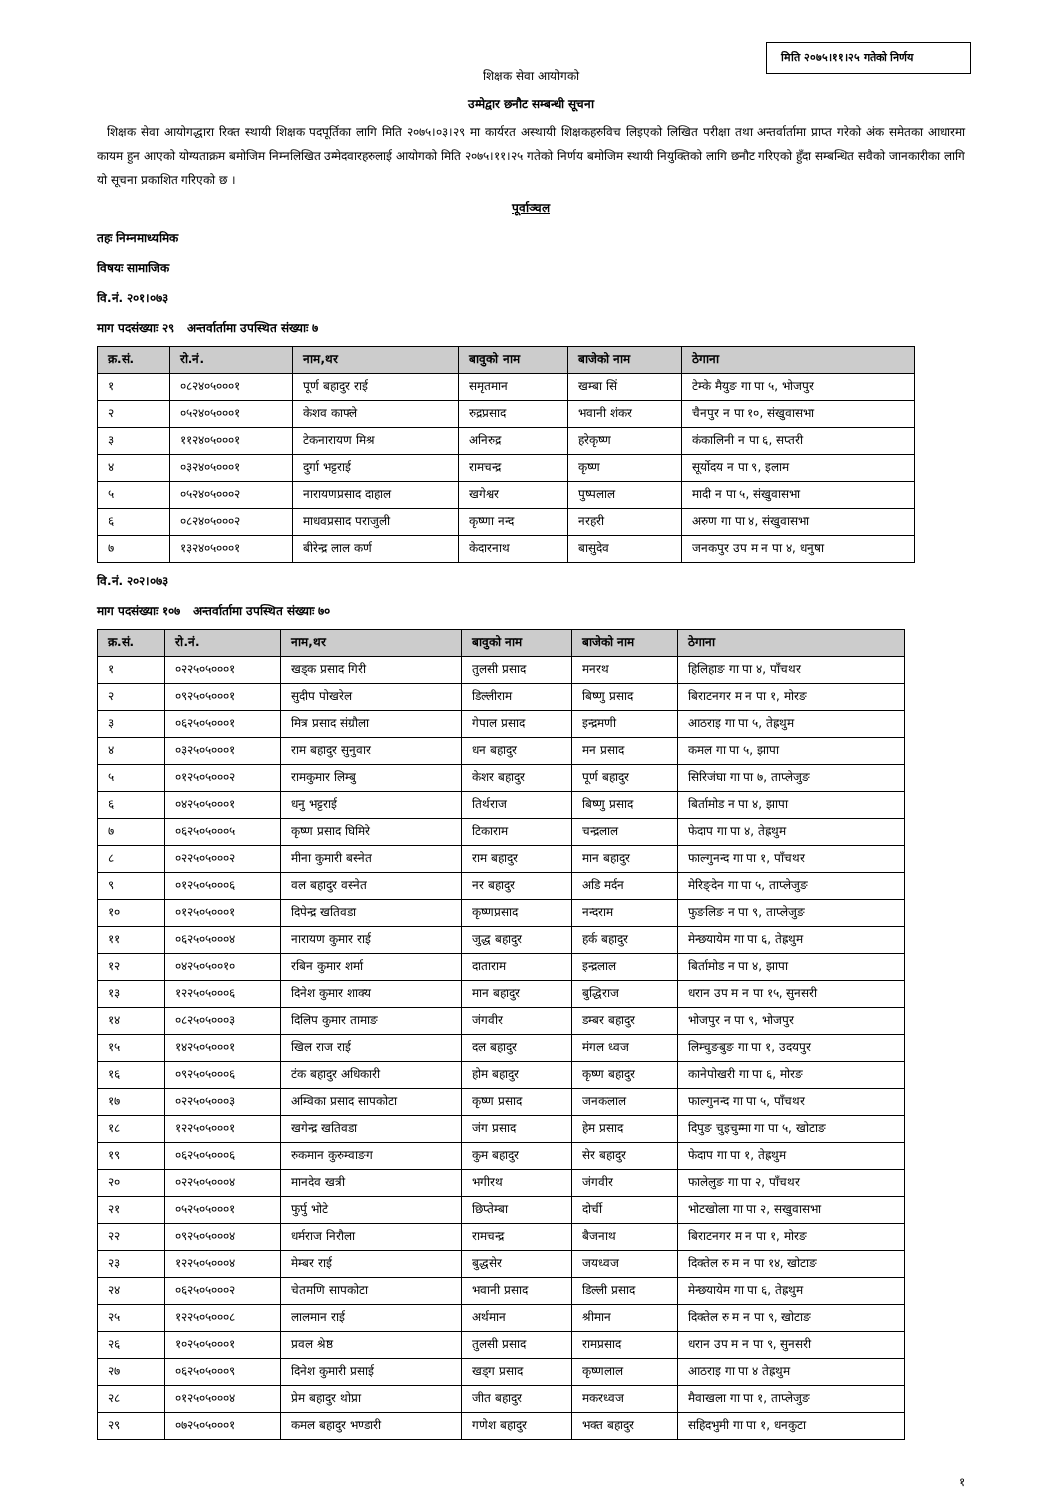मिति २०७५।११।२५ गतेको निर्णय
शिक्षक सेवा आयोगको
उम्मेद्वार छनौट सम्बन्धी सूचना
शिक्षक सेवा आयोगद्धारा रिक्त स्थायी शिक्षक पदपूर्तिका लागि मिति २०७५।०३।२९ मा कार्यरत अस्थायी शिक्षकहरुविच लिइएको लिखित परीक्षा तथा अन्तर्वार्तामा प्राप्त गरेको अंक समेतका आधारमा कायम हुन आएको योग्यताक्रम बमोजिम निम्नलिखित उम्मेदवारहरुलाई आयोगको मिति २०७५।११।२५ गतेको निर्णय बमोजिम स्थायी नियुक्तिको लागि छनौट गरिएको हुँदा सम्बन्धित सवैको जानकारीका लागि यो सूचना प्रकाशित गरिएको छ ।
पूर्वाञ्चल
तहः निम्नमाध्यमिक
विषयः सामाजिक
वि.नं. २०१।०७३
माग पदसंख्याः २९ अन्तर्वार्तामा उपस्थित संख्याः ७
| क्र.सं. | रो.नं. | नाम,थर | बावुको नाम | बाजेको नाम | ठेगाना |
| --- | --- | --- | --- | --- | --- |
| १ | ०८२४०५०००१ | पूर्ण बहादुर राई | समृतमान | खम्बा सिं | टेम्के मैयुङ गा पा ५, भोजपुर |
| २ | ०५२४०५०००१ | केशव काफ्ले | रुद्रप्रसाद | भवानी शंकर | चैनपुर न पा १०, संखुवासभा |
| ३ | ११२४०५०००१ | टेकनारायण मिश्र | अनिरुद्र | हरेकृष्ण | कंकालिनी न पा ६, सप्तरी |
| ४ | ०३२४०५०००१ | दुर्गा भट्टराई | रामचन्द्र | कृष्ण | सूर्योदय न पा ९, इलाम |
| ५ | ०५२४०५०००२ | नारायणप्रसाद दाहाल | खगेश्वर | पुष्पलाल | मादी न पा ५, संखुवासभा |
| ६ | ०८२४०५०००२ | माधवप्रसाद पराजुली | कृष्णा नन्द | नरहरी | अरुण गा पा ४, संखुवासभा |
| ७ | १३२४०५०००१ | बीरेन्द्र लाल कर्ण | केदारनाथ | बासुदेव | जनकपुर उप म न पा ४, धनुषा |
वि.नं. २०२।०७३
माग पदसंख्याः १०७ अन्तर्वार्तामा उपस्थित संख्याः ७०
| क्र.सं. | रो.नं. | नाम,थर | बावुको नाम | बाजेको नाम | ठेगाना |
| --- | --- | --- | --- | --- | --- |
| १ | ०२२५०५०००१ | खड्क प्रसाद गिरी | तुलसी प्रसाद | मनरथ | हिलिहाङ गा पा ४, पाँचथर |
| २ | ०९२५०५०००१ | सुदीप पोखरेल | डिल्लीराम | बिष्णु प्रसाद | बिराटनगर म न पा १, मोरङ |
| ३ | ०६२५०५०००१ | मित्र प्रसाद संग्रौला | गेपाल प्रसाद | इन्द्रमणी | आठराइ गा पा ५, तेह्रथुम |
| ४ | ०३२५०५०००१ | राम बहादुर सुनुवार | धन बहादुर | मन प्रसाद | कमल गा पा ५, झापा |
| ५ | ०१२५०५०००२ | रामकुमार लिम्बु | केशर बहादुर | पूर्ण बहादुर | सिरिजंघा गा पा ७, ताप्लेजुङ |
| ६ | ०४२५०५०००१ | धनु भट्टराई | तिर्थराज | बिष्णु प्रसाद | बिर्तामोड न पा ४, झापा |
| ७ | ०६२५०५०००५ | कृष्ण प्रसाद घिमिरे | टिकाराम | चन्द्रलाल | फेदाप गा पा ४, तेह्रथुम |
| ८ | ०२२५०५०००२ | मीना कुमारी बस्नेत | राम बहादुर | मान बहादुर | फाल्गुनन्द गा पा १, पाँचथर |
| ९ | ०१२५०५०००६ | वल बहादुर वस्नेत | नर बहादुर | अडि मर्दन | मेरिङ्देन गा पा ५, ताप्लेजुङ |
| १० | ०१२५०५०००१ | दिपेन्द्र खतिवडा | कृष्णप्रसाद | नन्दराम | फुङलिङ न पा ९, ताप्लेजुङ |
| ११ | ०६२५०५०००४ | नारायण कुमार राई | जुद्ध बहादुर | हर्क बहादुर | मेन्छयायेम गा पा ६, तेह्रथुम |
| १२ | ०४२५०५००१० | रबिन कुमार शर्मा | दाताराम | इन्द्रलाल | बिर्तामोड न पा ४, झापा |
| १३ | १२२५०५०००६ | दिनेश कुमार शाक्य | मान बहादुर | बुद्धिराज | धरान उप म न पा १५, सुनसरी |
| १४ | ०८२५०५०००३ | दिलिप कुमार तामाङ | जंगवीर | डम्बर बहादुर | भोजपुर न पा ९, भोजपुर |
| १५ | १४२५०५०००१ | खिल राज राई | दल बहादुर | मंगल ध्वज | लिम्चुङबुङ गा पा १, उदयपुर |
| १६ | ०९२५०५०००६ | टंक बहादुर अधिकारी | होम बहादुर | कृष्ण बहादुर | कानेपोखरी गा पा ६, मोरङ |
| १७ | ०२२५०५०००३ | अम्विका प्रसाद सापकोटा | कृष्ण प्रसाद | जनकलाल | फाल्गुनन्द गा पा ५, पाँचथर |
| १८ | १२२५०५०००१ | खगेन्द्र खतिवडा | जंग प्रसाद | हेम प्रसाद | दिपुङ चुइचुम्मा गा पा ५, खोटाङ |
| १९ | ०६२५०५०००६ | रुकमान कुरुम्वाङग | कुम बहादुर | सेर बहादुर | फेदाप गा पा १, तेह्रथुम |
| २० | ०२२५०५०००४ | मानदेव खत्री | भगीरथ | जंगवीर | फालेलुङ गा पा २, पाँचथर |
| २१ | ०५२५०५०००१ | फुर्पु भोटे | छिप्तेम्बा | दोर्ची | भोटखोला गा पा २, सखुवासभा |
| २२ | ०९२५०५०००४ | धर्मराज निरौला | रामचन्द्र | बैजनाथ | बिराटनगर म न पा १, मोरङ |
| २३ | १२२५०५०००४ | मेम्बर राई | बुद्धसेर | जयध्वज | दिक्तेल रु म न पा १४, खोटाङ |
| २४ | ०६२५०५०००२ | चेतमणि सापकोटा | भवानी प्रसाद | डिल्ली प्रसाद | मेन्छयायेम गा पा ६, तेह्रथुम |
| २५ | १२२५०५०००८ | लालमान राई | अर्थमान | श्रीमान | दिक्तेल रु म न पा ९, खोटाङ |
| २६ | १०२५०५०००१ | प्रवल श्रेष्ठ | तुलसी प्रसाद | रामप्रसाद | धरान उप म न पा ९, सुनसरी |
| २७ | ०६२५०५०००९ | दिनेश कुमारी प्रसाई | खड्ग प्रसाद | कृष्णलाल | आठराइ गा पा ४ तेह्रथुम |
| २८ | ०१२५०५०००४ | प्रेम बहादुर थोप्रा | जीत बहादुर | मकरध्वज | मैवाखला गा पा १, ताप्लेजुङ |
| २९ | ०७२५०५०००१ | कमल बहादुर भण्डारी | गणेश बहादुर | भक्त बहादुर | सहिदभुमी गा पा १, धनकुटा |
१